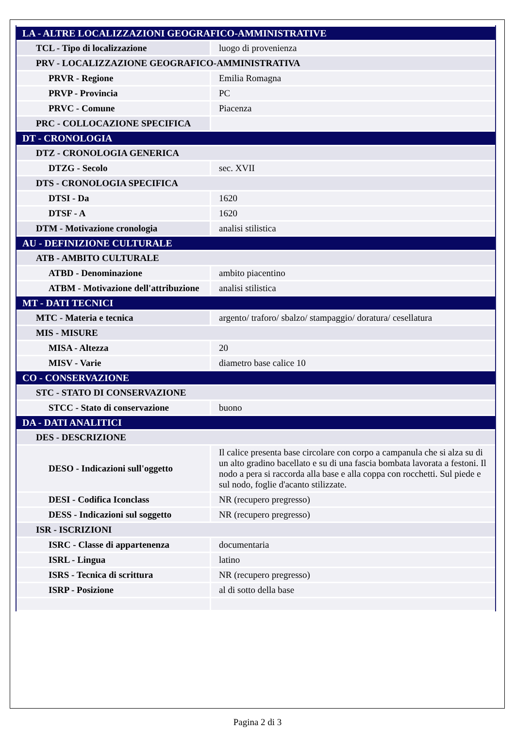| LA - ALTRE LOCALIZZAZIONI GEOGRAFICO-AMMINISTRATIVE | |
| TCL - Tipo di localizzazione | luogo di provenienza |
| PRV - LOCALIZZAZIONE GEOGRAFICO-AMMINISTRATIVA | |
| PRVR - Regione | Emilia Romagna |
| PRVP - Provincia | PC |
| PRVC - Comune | Piacenza |
| PRC - COLLOCAZIONE SPECIFICA | |
| DT - CRONOLOGIA | |
| DTZ - CRONOLOGIA GENERICA | |
| DTZG - Secolo | sec. XVII |
| DTS - CRONOLOGIA SPECIFICA | |
| DTSI - Da | 1620 |
| DTSF - A | 1620 |
| DTM - Motivazione cronologia | analisi stilistica |
| AU - DEFINIZIONE CULTURALE | |
| ATB - AMBITO CULTURALE | |
| ATBD - Denominazione | ambito piacentino |
| ATBM - Motivazione dell'attribuzione | analisi stilistica |
| MT - DATI TECNICI | |
| MTC - Materia e tecnica | argento/ traforo/ sbalzo/ stampaggio/ doratura/ cesellatura |
| MIS - MISURE | |
| MISA - Altezza | 20 |
| MISV - Varie | diametro base calice 10 |
| CO - CONSERVAZIONE | |
| STC - STATO DI CONSERVAZIONE | |
| STCC - Stato di conservazione | buono |
| DA - DATI ANALITICI | |
| DES - DESCRIZIONE | |
| DESO - Indicazioni sull'oggetto | Il calice presenta base circolare con corpo a campanula che si alza su di un alto gradino bacellato e su di una fascia bombata lavorata a festoni. Il nodo a pera si raccorda alla base e alla coppa con rocchetti. Sul piede e sul nodo, foglie d'acanto stilizzate. |
| DESI - Codifica Iconclass | NR (recupero pregresso) |
| DESS - Indicazioni sul soggetto | NR (recupero pregresso) |
| ISR - ISCRIZIONI | |
| ISRC - Classe di appartenenza | documentaria |
| ISRL - Lingua | latino |
| ISRS - Tecnica di scrittura | NR (recupero pregresso) |
| ISRP - Posizione | al di sotto della base |
Pagina 2 di 3